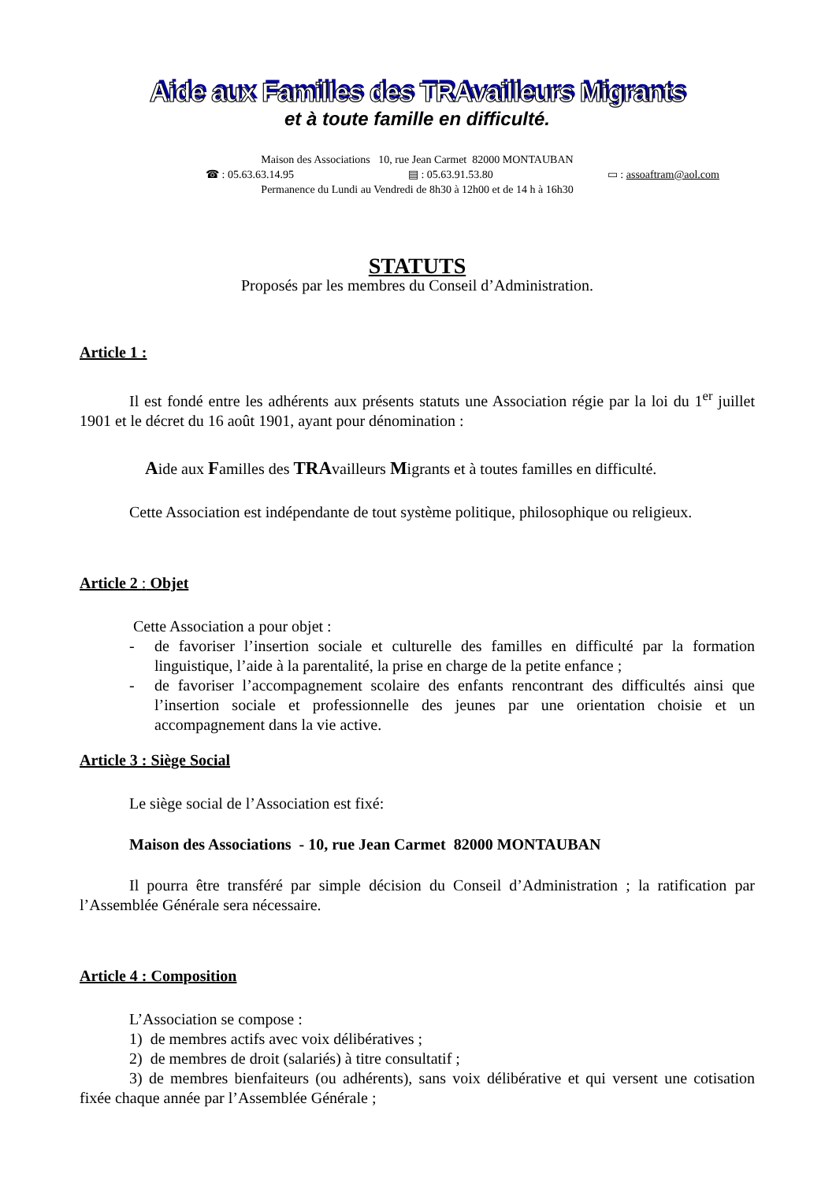Aide aux Familles des TRAvailleurs Migrants
et à toute famille en difficulté.
Maison des Associations 10, rue Jean Carmet 82000 MONTAUBAN
☎ : 05.63.63.14.95 ▤ : 05.63.91.53.80 ▭ : assoaftram@aol.com
Permanence du Lundi au Vendredi de 8h30 à 12h00 et de 14 h à 16h30
STATUTS
Proposés par les membres du Conseil d’Administration.
Article 1 :
Il est fondé entre les adhérents aux présents statuts une Association régie par la loi du 1<sup>er</sup> juillet 1901 et le décret du 16 août 1901, ayant pour dénomination :
Aide aux Familles des TRAvailleurs Migrants et à toutes familles en difficulté.
Cette Association est indépendante de tout système politique, philosophique ou religieux.
Article 2 : Objet
Cette Association a pour objet :
- de favoriser l’insertion sociale et culturelle des familles en difficulté par la formation linguistique, l’aide à la parentalité, la prise en charge de la petite enfance ;
- de favoriser l’accompagnement scolaire des enfants rencontrant des difficultés ainsi que l’insertion sociale et professionnelle des jeunes par une orientation choisie et un accompagnement dans la vie active.
Article 3 : Siège Social
Le siège social de l’Association est fixé:
Maison des Associations - 10, rue Jean Carmet 82000 MONTAUBAN
Il pourra être transféré par simple décision du Conseil d’Administration ; la ratification par l’Assemblée Générale sera nécessaire.
Article 4 : Composition
L’Association se compose :
1) de membres actifs avec voix délibératives ;
2) de membres de droit (salariés) à titre consultatif ;
3) de membres bienfaiteurs (ou adhérents), sans voix délibérative et qui versent une cotisation fixée chaque année par l’Assemblée Générale ;